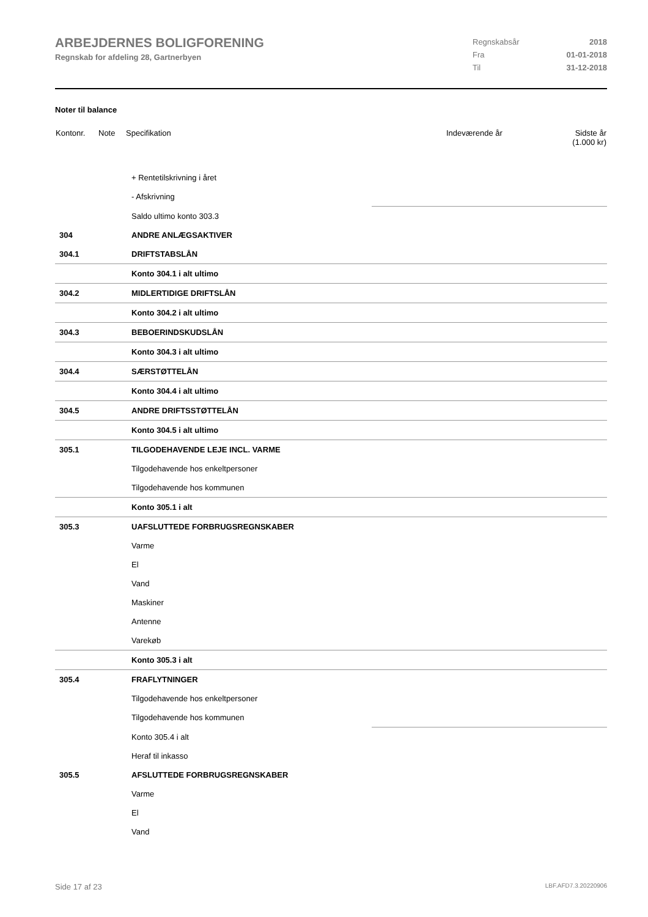ARBEJDERNES BOLIGFORENING
Regnskab for afdeling 28, Gartnerbyen
| Regnskabsår | 2018 |
| Fra | 01-01-2018 |
| Til | 31-12-2018 |
Noter til balance
| Kontonr. | Note | Specifikation | Indeværende år | Sidste år (1.000 kr) |
| --- | --- | --- | --- | --- |
| | + Rentetilskrivning i året | |
| | - Afskrivning | |
| | Saldo ultimo konto 303.3 | |
| 304 | ANDRE ANLÆGSAKTIVER | |
| 304.1 | DRIFTSTABSLÅN | |
| | Konto 304.1 i alt ultimo | |
| 304.2 | MIDLERTIDIGE DRIFTSLÅN | |
| | Konto 304.2 i alt ultimo | |
| 304.3 | BEBOERINDSKUDSLÅN | |
| | Konto 304.3 i alt ultimo | |
| 304.4 | SÆRSTØTTELÅN | |
| | Konto 304.4 i alt ultimo | |
| 304.5 | ANDRE DRIFTSSTØTTELÅN | |
| | Konto 304.5 i alt ultimo | |
| 305.1 | TILGODEHAVENDE LEJE INCL. VARME | |
| | Tilgodehavende hos enkeltpersoner | |
| | Tilgodehavende hos kommunen | |
| | Konto 305.1 i alt | |
| 305.3 | UAFSLUTTEDE FORBRUGSREGNSKABER | |
| | Varme | |
| | El | |
| | Vand | |
| | Maskiner | |
| | Antenne | |
| | Varekøb | |
| | Konto 305.3 i alt | |
| 305.4 | FRAFLYTNINGER | |
| | Tilgodehavende hos enkeltpersoner | |
| | Tilgodehavende hos kommunen | |
| | Konto 305.4 i alt | |
| | Heraf til inkasso | |
| 305.5 | AFSLUTTEDE FORBRUGSREGNSKABER | |
| | Varme | |
| | El | |
| | Vand | |
Side 17 af 23 LBF.AFD7.3.20220906